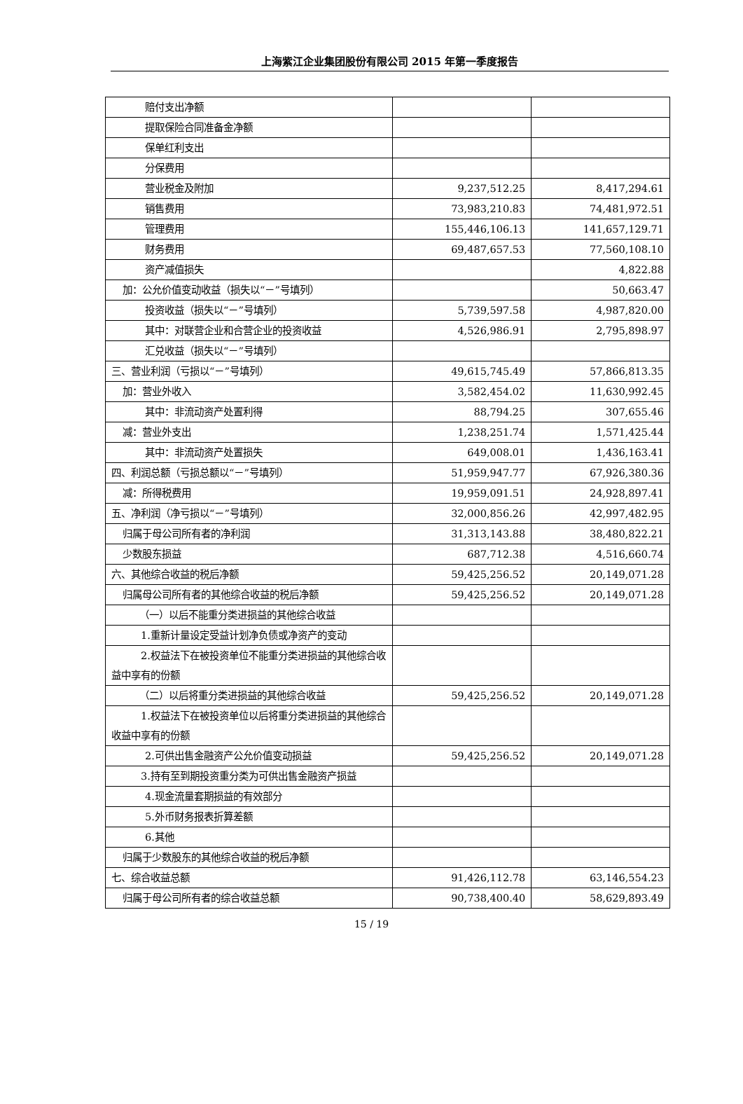上海紫江企业集团股份有限公司 2015 年第一季度报告
| 赔付支出净额 | | |
| 提取保险合同准备金净额 | | |
| 保单红利支出 | | |
| 分保费用 | | |
| 营业税金及附加 | 9,237,512.25 | 8,417,294.61 |
| 销售费用 | 73,983,210.83 | 74,481,972.51 |
| 管理费用 | 155,446,106.13 | 141,657,129.71 |
| 财务费用 | 69,487,657.53 | 77,560,108.10 |
| 资产减值损失 | | 4,822.88 |
| 加：公允价值变动收益（损失以“－”号填列） | | 50,663.47 |
| 投资收益（损失以“－”号填列） | 5,739,597.58 | 4,987,820.00 |
| 其中：对联营企业和合营企业的投资收益 | 4,526,986.91 | 2,795,898.97 |
| 汇兑收益（损失以“－”号填列） | | |
| 三、营业利润（亏损以“－”号填列） | 49,615,745.49 | 57,866,813.35 |
| 加：营业外收入 | 3,582,454.02 | 11,630,992.45 |
| 其中：非流动资产处置利得 | 88,794.25 | 307,655.46 |
| 减：营业外支出 | 1,238,251.74 | 1,571,425.44 |
| 其中：非流动资产处置损失 | 649,008.01 | 1,436,163.41 |
| 四、利润总额（亏损总额以“－”号填列） | 51,959,947.77 | 67,926,380.36 |
| 减：所得税费用 | 19,959,091.51 | 24,928,897.41 |
| 五、净利润（净亏损以“－”号填列） | 32,000,856.26 | 42,997,482.95 |
| 归属于母公司所有者的净利润 | 31,313,143.88 | 38,480,822.21 |
| 少数股东损益 | 687,712.38 | 4,516,660.74 |
| 六、其他综合收益的税后净额 | 59,425,256.52 | 20,149,071.28 |
| 归属母公司所有者的其他综合收益的税后净额 | 59,425,256.52 | 20,149,071.28 |
| （一）以后不能重分类进损益的其他综合收益 | | |
| 1.重新计量设定受益计划净负债或净资产的变动 | | |
| 2.权益法下在被投资单位不能重分类进损益的其他综合收益中享有的份额 | | |
| （二）以后将重分类进损益的其他综合收益 | 59,425,256.52 | 20,149,071.28 |
| 1.权益法下在被投资单位以后将重分类进损益的其他综合收益中享有的份额 | | |
| 2.可供出售金融资产公允价值变动损益 | 59,425,256.52 | 20,149,071.28 |
| 3.持有至到期投资重分类为可供出售金融资产损益 | | |
| 4.现金流量套期损益的有效部分 | | |
| 5.外币财务报表折算差额 | | |
| 6.其他 | | |
| 归属于少数股东的其他综合收益的税后净额 | | |
| 七、综合收益总额 | 91,426,112.78 | 63,146,554.23 |
| 归属于母公司所有者的综合收益总额 | 90,738,400.40 | 58,629,893.49 |
15 / 19